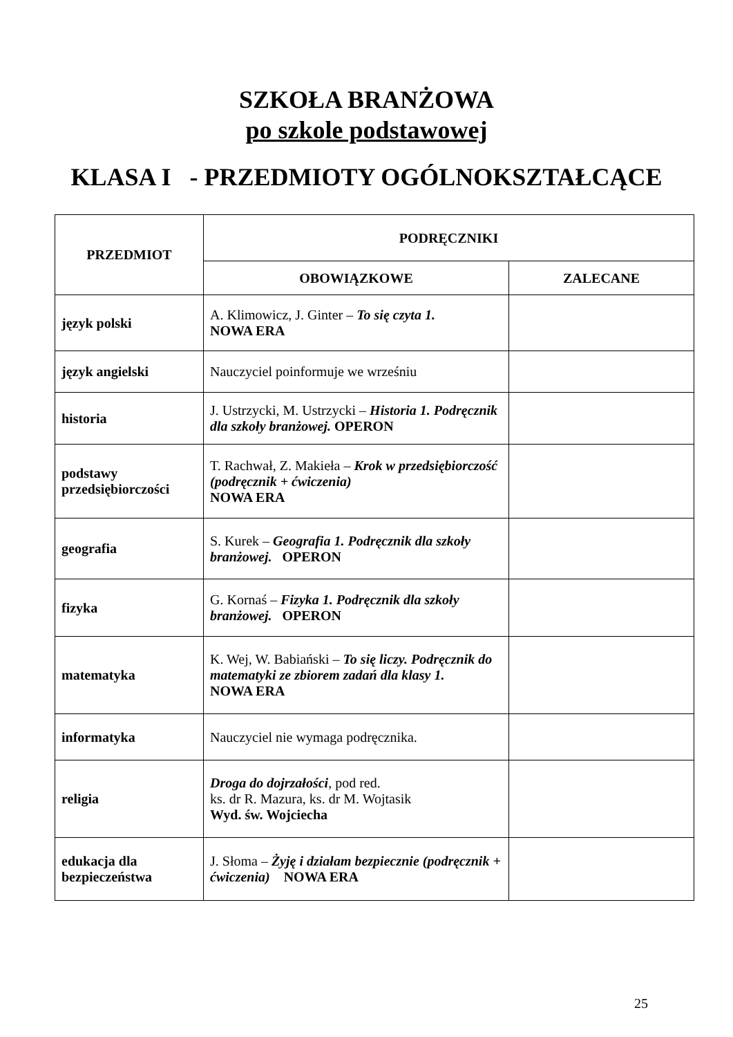SZKOŁA BRANŻOWA
po szkole podstawowej
KLASA I - PRZEDMIOTY OGÓLNOKSZTAŁCĄCE
| PRZEDMIOT | PODRĘCZNIKI | |
| --- | --- | --- |
| | OBOWIĄZKOWE | ZALECANE |
| język polski | A. Klimowicz, J. Ginter – To się czyta 1. NOWA ERA | |
| język angielski | Nauczyciel poinformuje we wrześniu | |
| historia | J. Ustrzycki, M. Ustrzycki – Historia 1. Podręcznik dla szkoły branżowej. OPERON | |
| podstawy przedsiębiorczości | T. Rachwał, Z. Makieła – Krok w przedsiębiorczość (podręcznik + ćwiczenia) NOWA ERA | |
| geografia | S. Kurek – Geografia 1. Podręcznik dla szkoły branżowej. OPERON | |
| fizyka | G. Kornaś – Fizyka 1. Podręcznik dla szkoły branżowej. OPERON | |
| matematyka | K. Wej, W. Babiański – To się liczy. Podręcznik do matematyki ze zbiorem zadań dla klasy 1. NOWA ERA | |
| informatyka | Nauczyciel nie wymaga podręcznika. | |
| religia | Droga do dojrzałości , pod red. ks. dr R. Mazura, ks. dr M. Wojtasik Wyd. św. Wojciecha | |
| edukacja dla bezpieczeństwa | J. Słoma – Żyję i działam bezpiecznie (podręcznik + ćwiczenia) NOWA ERA | |
25